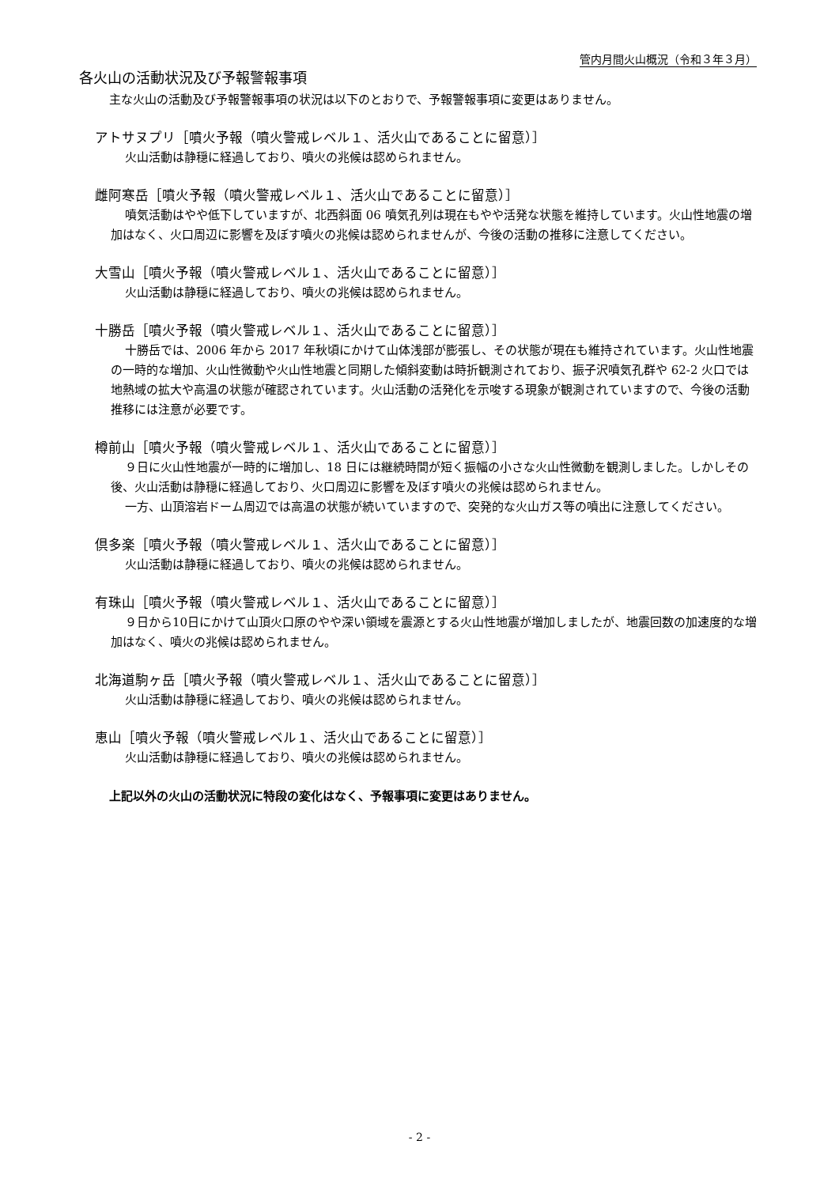管内月間火山概況（令和３年３月）
各火山の活動状況及び予報警報事項
主な火山の活動及び予報警報事項の状況は以下のとおりで、予報警報事項に変更はありません。
アトサヌプリ［噴火予報（噴火警戒レベル１、活火山であることに留意）］
火山活動は静穏に経過しており、噴火の兆候は認められません。
雌阿寒岳［噴火予報（噴火警戒レベル１、活火山であることに留意）］
噴気活動はやや低下していますが、北西斜面 06 噴気孔列は現在もやや活発な状態を維持しています。火山性地震の増加はなく、火口周辺に影響を及ぼす噴火の兆候は認められませんが、今後の活動の推移に注意してください。
大雪山［噴火予報（噴火警戒レベル１、活火山であることに留意）］
火山活動は静穏に経過しており、噴火の兆候は認められません。
十勝岳［噴火予報（噴火警戒レベル１、活火山であることに留意）］
十勝岳では、2006 年から 2017 年秋頃にかけて山体浅部が膨張し、その状態が現在も維持されています。火山性地震の一時的な増加、火山性微動や火山性地震と同期した傾斜変動は時折観測されており、振子沢噴気孔群や 62-2 火口では地熱域の拡大や高温の状態が確認されています。火山活動の活発化を示唆する現象が観測されていますので、今後の活動推移には注意が必要です。
樽前山［噴火予報（噴火警戒レベル１、活火山であることに留意）］
９日に火山性地震が一時的に増加し、18 日には継続時間が短く振幅の小さな火山性微動を観測しました。しかしその後、火山活動は静穏に経過しており、火口周辺に影響を及ぼす噴火の兆候は認められません。
一方、山頂溶岩ドーム周辺では高温の状態が続いていますので、突発的な火山ガス等の噴出に注意してください。
倶多楽［噴火予報（噴火警戒レベル１、活火山であることに留意）］
火山活動は静穏に経過しており、噴火の兆候は認められません。
有珠山［噴火予報（噴火警戒レベル１、活火山であることに留意）］
９日から10日にかけて山頂火口原のやや深い領域を震源とする火山性地震が増加しましたが、地震回数の加速度的な増加はなく、噴火の兆候は認められません。
北海道駒ヶ岳［噴火予報（噴火警戒レベル１、活火山であることに留意）］
火山活動は静穏に経過しており、噴火の兆候は認められません。
恵山［噴火予報（噴火警戒レベル１、活火山であることに留意）］
火山活動は静穏に経過しており、噴火の兆候は認められません。
上記以外の火山の活動状況に特段の変化はなく、予報事項に変更はありません。
- 2 -